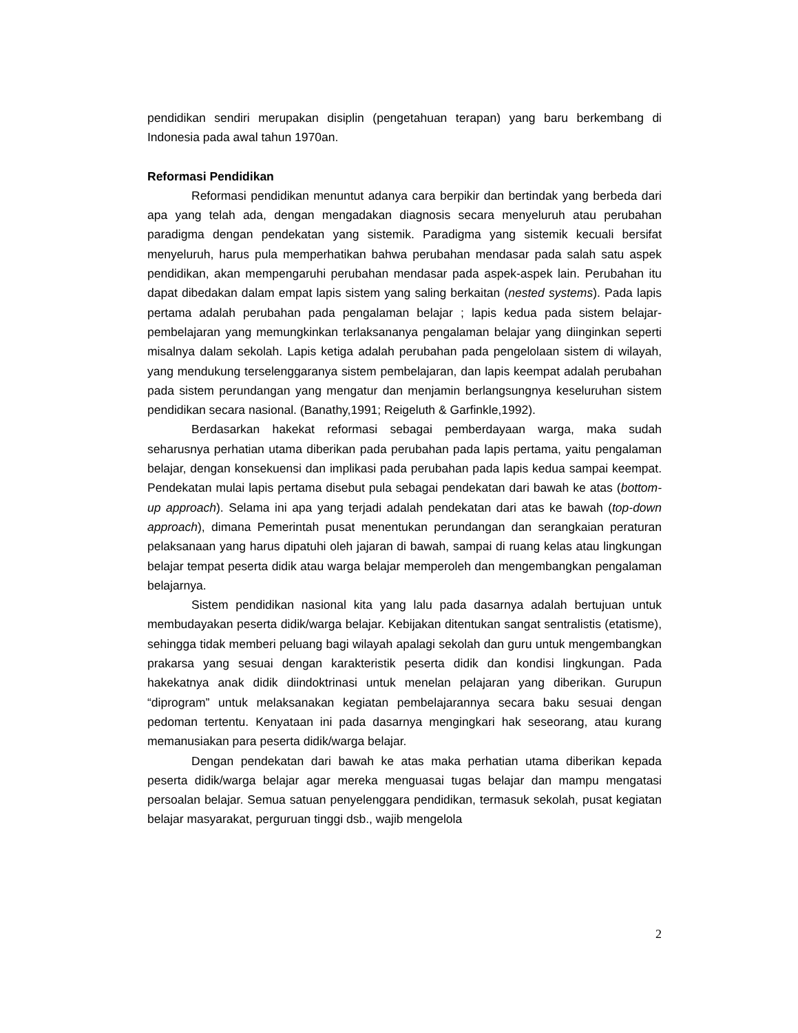pendidikan sendiri merupakan disiplin (pengetahuan terapan) yang baru berkembang di Indonesia pada awal tahun 1970an.
Reformasi Pendidikan
Reformasi pendidikan menuntut adanya cara berpikir dan bertindak yang berbeda dari apa yang telah ada, dengan mengadakan diagnosis secara menyeluruh atau perubahan paradigma dengan pendekatan yang sistemik. Paradigma yang sistemik kecuali bersifat menyeluruh, harus pula memperhatikan bahwa perubahan mendasar pada salah satu aspek pendidikan, akan mempengaruhi perubahan mendasar pada aspek-aspek lain. Perubahan itu dapat dibedakan dalam empat lapis sistem yang saling berkaitan (nested systems). Pada lapis pertama adalah perubahan pada pengalaman belajar ; lapis kedua pada sistem belajar-pembelajaran yang memungkinkan terlaksananya pengalaman belajar yang diinginkan seperti misalnya dalam sekolah. Lapis ketiga adalah perubahan pada pengelolaan sistem di wilayah, yang mendukung terselenggaranya sistem pembelajaran, dan lapis keempat adalah perubahan pada sistem perundangan yang mengatur dan menjamin berlangsungnya keseluruhan sistem pendidikan secara nasional. (Banathy,1991; Reigeluth & Garfinkle,1992).
Berdasarkan hakekat reformasi sebagai pemberdayaan warga, maka sudah seharusnya perhatian utama diberikan pada perubahan pada lapis pertama, yaitu pengalaman belajar, dengan konsekuensi dan implikasi pada perubahan pada lapis kedua sampai keempat. Pendekatan mulai lapis pertama disebut pula sebagai pendekatan dari bawah ke atas (bottom-up approach). Selama ini apa yang terjadi adalah pendekatan dari atas ke bawah (top-down approach), dimana Pemerintah pusat menentukan perundangan dan serangkaian peraturan pelaksanaan yang harus dipatuhi oleh jajaran di bawah, sampai di ruang kelas atau lingkungan belajar tempat peserta didik atau warga belajar memperoleh dan mengembangkan pengalaman belajarnya.
Sistem pendidikan nasional kita yang lalu pada dasarnya adalah bertujuan untuk membudayakan peserta didik/warga belajar. Kebijakan ditentukan sangat sentralistis (etatisme), sehingga tidak memberi peluang bagi wilayah apalagi sekolah dan guru untuk mengembangkan prakarsa yang sesuai dengan karakteristik peserta didik dan kondisi lingkungan. Pada hakekatnya anak didik diindoktrinasi untuk menelan pelajaran yang diberikan. Gurupun “diprogram” untuk melaksanakan kegiatan pembelajarannya secara baku sesuai dengan pedoman tertentu. Kenyataan ini pada dasarnya mengingkari hak seseorang, atau kurang memanusiakan para peserta didik/warga belajar.
Dengan pendekatan dari bawah ke atas maka perhatian utama diberikan kepada peserta didik/warga belajar agar mereka menguasai tugas belajar dan mampu mengatasi persoalan belajar. Semua satuan penyelenggara pendidikan, termasuk sekolah, pusat kegiatan belajar masyarakat, perguruan tinggi dsb., wajib mengelola
2